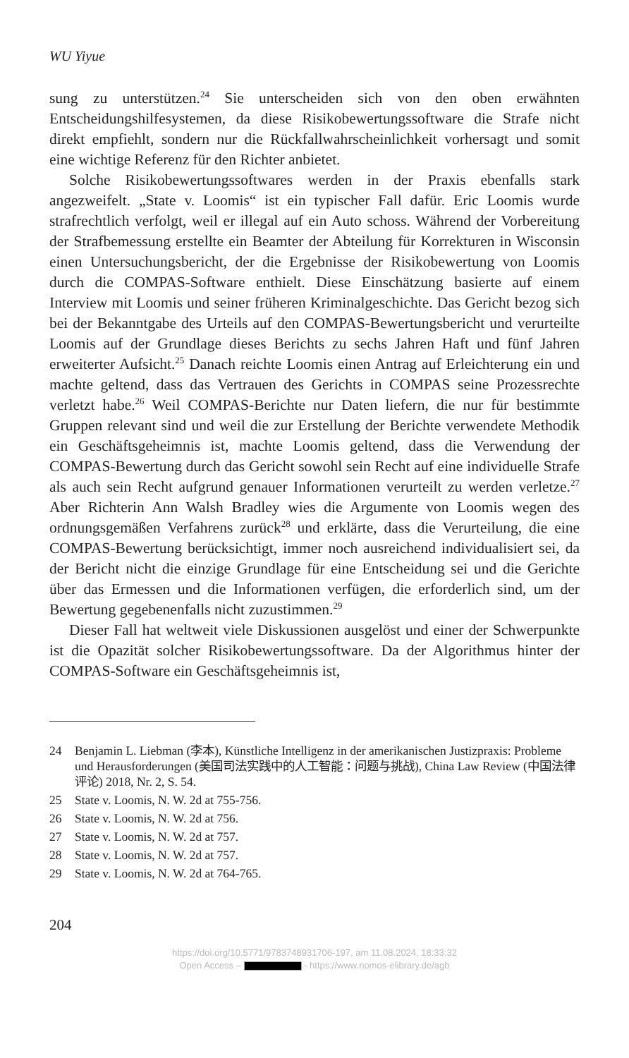WU Yiyue
sung zu unterstützen.<sup>24</sup> Sie unterscheiden sich von den oben erwähnten Entscheidungshilfesystemen, da diese Risikobewertungssoftware die Strafe nicht direkt empfiehlt, sondern nur die Rückfallwahrscheinlichkeit vorhersagt und somit eine wichtige Referenz für den Richter anbietet.
Solche Risikobewertungssoftwares werden in der Praxis ebenfalls stark angezweifelt. „State v. Loomis“ ist ein typischer Fall dafür. Eric Loomis wurde strafrechtlich verfolgt, weil er illegal auf ein Auto schoss. Während der Vorbereitung der Strafbemessung erstellte ein Beamter der Abteilung für Korrekturen in Wisconsin einen Untersuchungsbericht, der die Ergebnisse der Risikobewertung von Loomis durch die COMPAS-Software enthielt. Diese Einschätzung basierte auf einem Interview mit Loomis und seiner früheren Kriminalgeschichte. Das Gericht bezog sich bei der Bekanntgabe des Urteils auf den COMPAS-Bewertungsbericht und verurteilte Loomis auf der Grundlage dieses Berichts zu sechs Jahren Haft und fünf Jahren erweiterter Aufsicht.<sup>25</sup> Danach reichte Loomis einen Antrag auf Erleichterung ein und machte geltend, dass das Vertrauen des Gerichts in COMPAS seine Prozessrechte verletzt habe.<sup>26</sup> Weil COMPAS-Berichte nur Daten liefern, die nur für bestimmte Gruppen relevant sind und weil die zur Erstellung der Berichte verwendete Methodik ein Geschäftsgeheimnis ist, machte Loomis geltend, dass die Verwendung der COMPAS-Bewertung durch das Gericht sowohl sein Recht auf eine individuelle Strafe als auch sein Recht aufgrund genauer Informationen verurteilt zu werden verletze.<sup>27</sup> Aber Richterin Ann Walsh Bradley wies die Argumente von Loomis wegen des ordnungsgemäßen Verfahrens zurück<sup>28</sup> und erklärte, dass die Verurteilung, die eine COMPAS-Bewertung berücksichtigt, immer noch ausreichend individualisiert sei, da der Bericht nicht die einzige Grundlage für eine Entscheidung sei und die Gerichte über das Ermessen und die Informationen verfügen, die erforderlich sind, um der Bewertung gegebenenfalls nicht zuzustimmen.<sup>29</sup>
Dieser Fall hat weltweit viele Diskussionen ausgelöst und einer der Schwerpunkte ist die Opazität solcher Risikobewertungssoftware. Da der Algorithmus hinter der COMPAS-Software ein Geschäftsgeheimnis ist,
24 Benjamin L. Liebman (李本), Künstliche Intelligenz in der amerikanischen Justizpraxis: Probleme und Herausforderungen (美国司法实践中的人工智能：问题与挑战), China Law Review (中国法律评论) 2018, Nr. 2, S. 54.
25 State v. Loomis, N. W. 2d at 755-756.
26 State v. Loomis, N. W. 2d at 756.
27 State v. Loomis, N. W. 2d at 757.
28 State v. Loomis, N. W. 2d at 757.
29 State v. Loomis, N. W. 2d at 764-765.
204
https://doi.org/10.5771/9783748931706-197, am 11.08.2024, 18:33:32
Open Access – - https://www.nomos-elibrary.de/agb